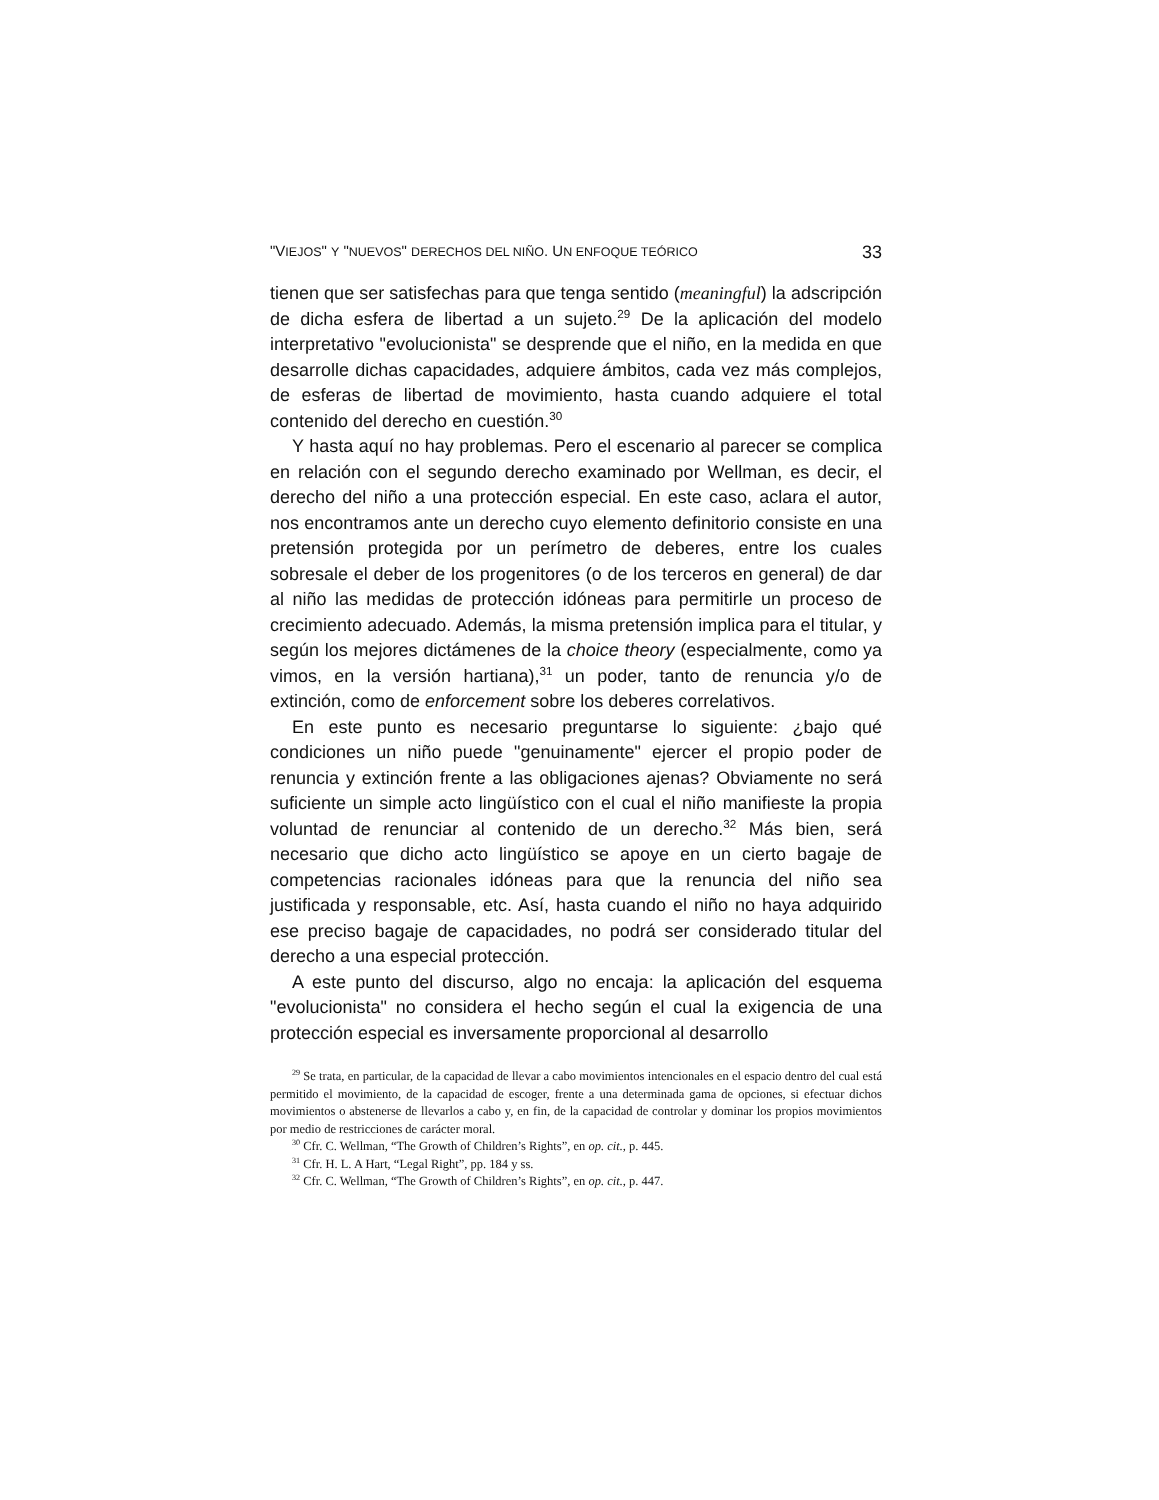"VIEJOS" Y "NUEVOS" DERECHOS DEL NIÑO. UN ENFOQUE TEÓRICO 33
tienen que ser satisfechas para que tenga sentido (meaningful) la adscripción de dicha esfera de libertad a un sujeto.<sup>29</sup> De la aplicación del modelo interpretativo "evolucionista" se desprende que el niño, en la medida en que desarrolle dichas capacidades, adquiere ámbitos, cada vez más complejos, de esferas de libertad de movimiento, hasta cuando adquiere el total contenido del derecho en cuestión.<sup>30</sup>
Y hasta aquí no hay problemas. Pero el escenario al parecer se complica en relación con el segundo derecho examinado por Wellman, es decir, el derecho del niño a una protección especial. En este caso, aclara el autor, nos encontramos ante un derecho cuyo elemento definitorio consiste en una pretensión protegida por un perímetro de deberes, entre los cuales sobresale el deber de los progenitores (o de los terceros en general) de dar al niño las medidas de protección idóneas para permitirle un proceso de crecimiento adecuado. Además, la misma pretensión implica para el titular, y según los mejores dictámenes de la choice theory (especialmente, como ya vimos, en la versión hartiana),<sup>31</sup> un poder, tanto de renuncia y/o de extinción, como de enforcement sobre los deberes correlativos.
En este punto es necesario preguntarse lo siguiente: ¿bajo qué condiciones un niño puede "genuinamente" ejercer el propio poder de renuncia y extinción frente a las obligaciones ajenas? Obviamente no será suficiente un simple acto lingüístico con el cual el niño manifieste la propia voluntad de renunciar al contenido de un derecho.<sup>32</sup> Más bien, será necesario que dicho acto lingüístico se apoye en un cierto bagaje de competencias racionales idóneas para que la renuncia del niño sea justificada y responsable, etc. Así, hasta cuando el niño no haya adquirido ese preciso bagaje de capacidades, no podrá ser considerado titular del derecho a una especial protección.
A este punto del discurso, algo no encaja: la aplicación del esquema "evolucionista" no considera el hecho según el cual la exigencia de una protección especial es inversamente proporcional al desarrollo
<sup>29</sup> Se trata, en particular, de la capacidad de llevar a cabo movimientos intencionales en el espacio dentro del cual está permitido el movimiento, de la capacidad de escoger, frente a una determinada gama de opciones, si efectuar dichos movimientos o abstenerse de llevarlos a cabo y, en fin, de la capacidad de controlar y dominar los propios movimientos por medio de restricciones de carácter moral.
<sup>30</sup> Cfr. C. Wellman, “The Growth of Children’s Rights”, en op. cit., p. 445.
<sup>31</sup> Cfr. H. L. A Hart, “Legal Right”, pp. 184 y ss.
<sup>32</sup> Cfr. C. Wellman, “The Growth of Children’s Rights”, en op. cit., p. 447.